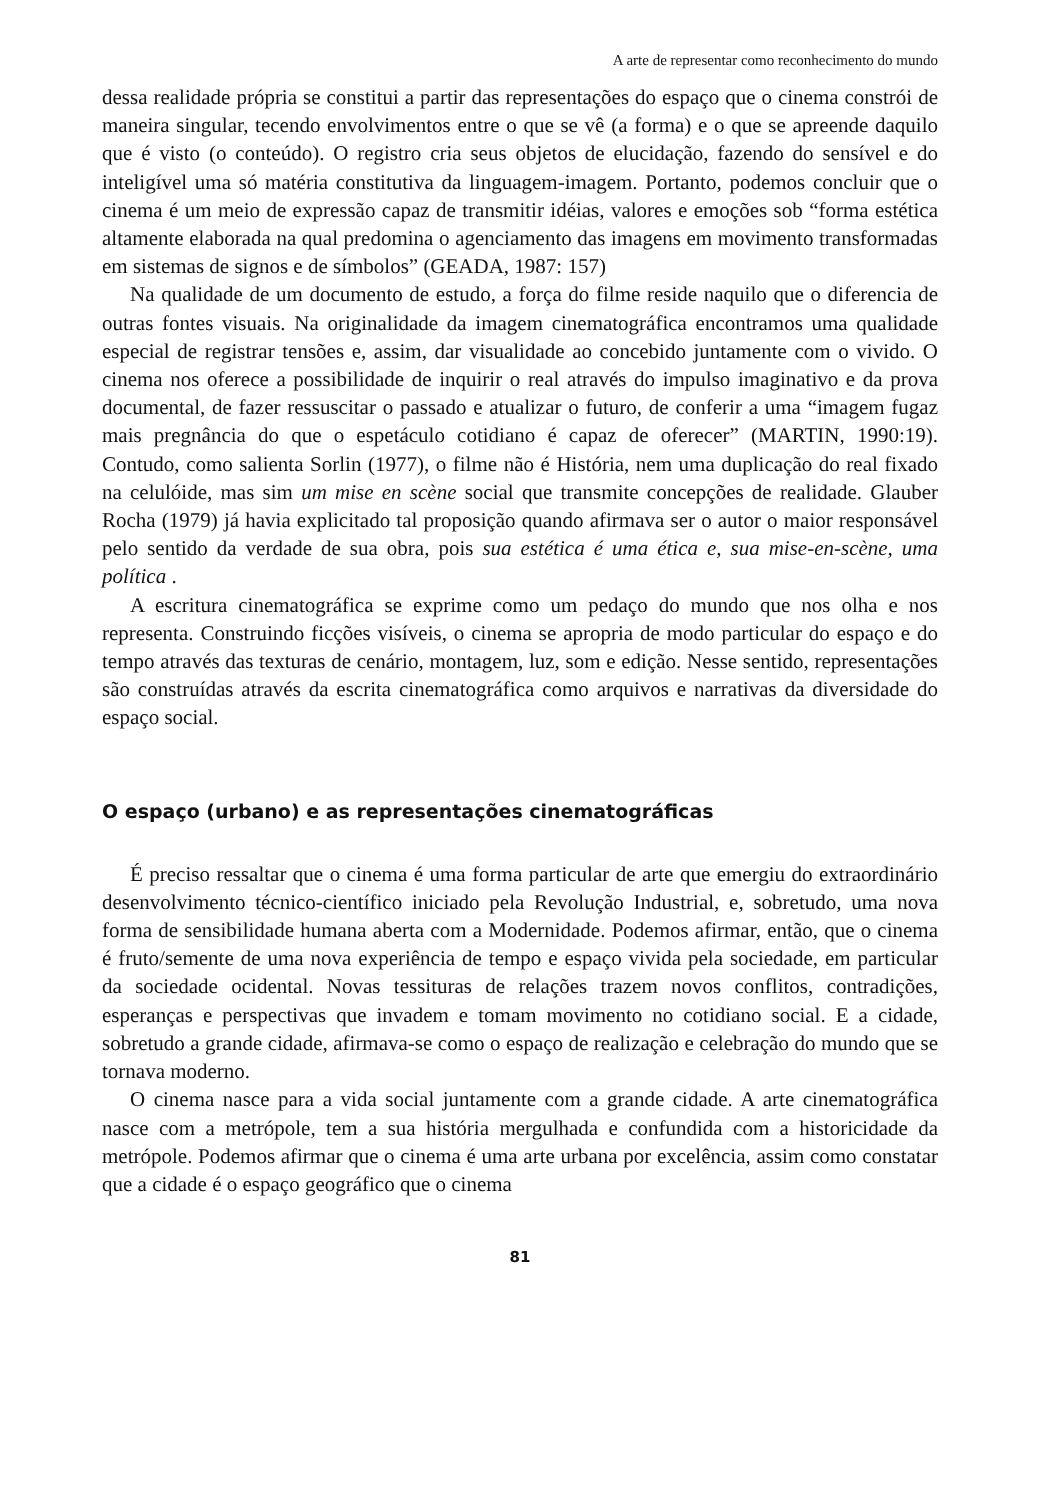A arte de representar como reconhecimento do mundo
dessa realidade própria se constitui a partir das representações do espaço que o cinema constrói de maneira singular, tecendo envolvimentos entre o que se vê (a forma) e o que se apreende daquilo que é visto (o conteúdo). O registro cria seus objetos de elucidação, fazendo do sensível e do inteligível uma só matéria constitutiva da linguagem-imagem. Portanto, podemos concluir que o cinema é um meio de expressão capaz de transmitir idéias, valores e emoções sob “forma estética altamente elaborada na qual predomina o agenciamento das imagens em movimento transformadas em sistemas de signos e de símbolos” (GEADA, 1987: 157)
Na qualidade de um documento de estudo, a força do filme reside naquilo que o diferencia de outras fontes visuais. Na originalidade da imagem cinematográfica encontramos uma qualidade especial de registrar tensões e, assim, dar visualidade ao concebido juntamente com o vivido. O cinema nos oferece a possibilidade de inquirir o real através do impulso imaginativo e da prova documental, de fazer ressuscitar o passado e atualizar o futuro, de conferir a uma “imagem fugaz mais pregnância do que o espetáculo cotidiano é capaz de oferecer” (MARTIN, 1990:19). Contudo, como salienta Sorlin (1977), o filme não é História, nem uma duplicação do real fixado na celulóide, mas sim um mise en scène social que transmite concepções de realidade. Glauber Rocha (1979) já havia explicitado tal proposição quando afirmava ser o autor o maior responsável pelo sentido da verdade de sua obra, pois sua estética é uma ética e, sua mise-en-scène, uma política .
A escritura cinematográfica se exprime como um pedaço do mundo que nos olha e nos representa. Construindo ficções visíveis, o cinema se apropria de modo particular do espaço e do tempo através das texturas de cenário, montagem, luz, som e edição. Nesse sentido, representações são construídas através da escrita cinematográfica como arquivos e narrativas da diversidade do espaço social.
O espaço (urbano) e as representações cinematográficas
É preciso ressaltar que o cinema é uma forma particular de arte que emergiu do extraordinário desenvolvimento técnico-científico iniciado pela Revolução Industrial, e, sobretudo, uma nova forma de sensibilidade humana aberta com a Modernidade. Podemos afirmar, então, que o cinema é fruto/semente de uma nova experiência de tempo e espaço vivida pela sociedade, em particular da sociedade ocidental. Novas tessituras de relações trazem novos conflitos, contradições, esperanças e perspectivas que invadem e tomam movimento no cotidiano social. E a cidade, sobretudo a grande cidade, afirmava-se como o espaço de realização e celebração do mundo que se tornava moderno.
O cinema nasce para a vida social juntamente com a grande cidade. A arte cinematográfica nasce com a metrópole, tem a sua história mergulhada e confundida com a historicidade da metrópole. Podemos afirmar que o cinema é uma arte urbana por excelência, assim como constatar que a cidade é o espaço geográfico que o cinema
81